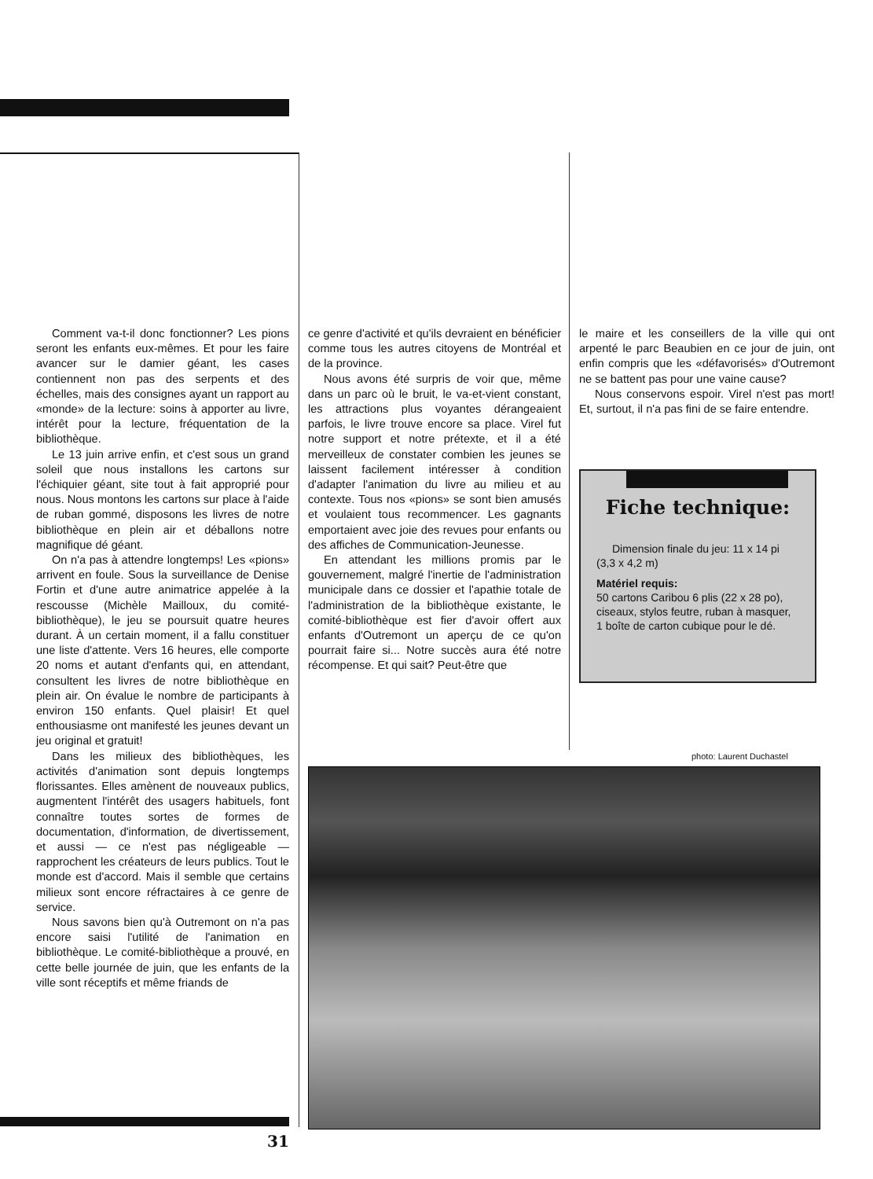Comment va-t-il donc fonctionner? Les pions seront les enfants eux-mêmes. Et pour les faire avancer sur le damier géant, les cases contiennent non pas des serpents et des échelles, mais des consignes ayant un rapport au «monde» de la lecture: soins à apporter au livre, intérêt pour la lecture, fréquentation de la bibliothèque.
Le 13 juin arrive enfin, et c'est sous un grand soleil que nous installons les cartons sur l'échiquier géant, site tout à fait approprié pour nous. Nous montons les cartons sur place à l'aide de ruban gommé, disposons les livres de notre bibliothèque en plein air et déballons notre magnifique dé géant.
On n'a pas à attendre longtemps! Les «pions» arrivent en foule. Sous la surveillance de Denise Fortin et d'une autre animatrice appelée à la rescousse (Michèle Mailloux, du comité-bibliothèque), le jeu se poursuit quatre heures durant. À un certain moment, il a fallu constituer une liste d'attente. Vers 16 heures, elle comporte 20 noms et autant d'enfants qui, en attendant, consultent les livres de notre bibliothèque en plein air. On évalue le nombre de participants à environ 150 enfants. Quel plaisir! Et quel enthousiasme ont manifesté les jeunes devant un jeu original et gratuit!
Dans les milieux des bibliothèques, les activités d'animation sont depuis longtemps florissantes. Elles amènent de nouveaux publics, augmentent l'intérêt des usagers habituels, font connaître toutes sortes de formes de documentation, d'information, de divertissement, et aussi — ce n'est pas négligeable — rapprochent les créateurs de leurs publics. Tout le monde est d'accord. Mais il semble que certains milieux sont encore réfractaires à ce genre de service.
Nous savons bien qu'à Outremont on n'a pas encore saisi l'utilité de l'animation en bibliothèque. Le comité-bibliothèque a prouvé, en cette belle journée de juin, que les enfants de la ville sont réceptifs et même friands de
ce genre d'activité et qu'ils devraient en bénéficier comme tous les autres citoyens de Montréal et de la province.
Nous avons été surpris de voir que, même dans un parc où le bruit, le va-et-vient constant, les attractions plus voyantes dérangeaient parfois, le livre trouve encore sa place. Virel fut notre support et notre prétexte, et il a été merveilleux de constater combien les jeunes se laissent facilement intéresser à condition d'adapter l'animation du livre au milieu et au contexte. Tous nos «pions» se sont bien amusés et voulaient tous recommencer. Les gagnants emportaient avec joie des revues pour enfants ou des affiches de Communication-Jeunesse.
En attendant les millions promis par le gouvernement, malgré l'inertie de l'administration municipale dans ce dossier et l'apathie totale de l'administration de la bibliothèque existante, le comité-bibliothèque est fier d'avoir offert aux enfants d'Outremont un aperçu de ce qu'on pourrait faire si... Notre succès aura été notre récompense. Et qui sait? Peut-être que
le maire et les conseillers de la ville qui ont arpenté le parc Beaubien en ce jour de juin, ont enfin compris que les «défavorisés» d'Outremont ne se battent pas pour une vaine cause?
Nous conservons espoir. Virel n'est pas mort! Et, surtout, il n'a pas fini de se faire entendre.
Fiche technique:
Dimension finale du jeu: 11 x 14 pi (3,3 x 4,2 m)
Matériel requis:
50 cartons Caribou 6 plis (22 x 28 po), ciseaux, stylos feutre, ruban à masquer, 1 boîte de carton cubique pour le dé.
photo: Laurent Duchastel
31